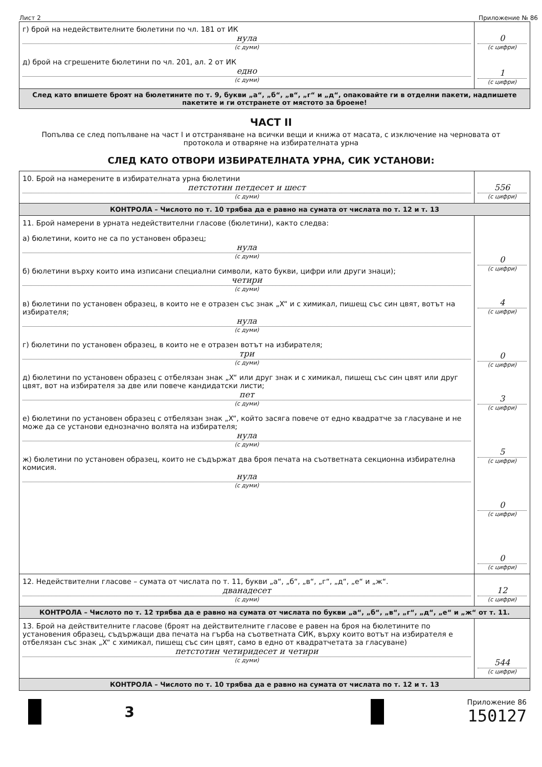Лист 2 Приложение № 86
| г) брой на недействителните бюлетини по чл. 181 от ИК нула (с думи) д) брой на сгрешените бюлетини по чл. 201, ал. 2 от ИК едно (с думи) | 0 (с цифри) 1 (с цифри) |
| След като впишете броят на бюлетините по т. 9, букви „а“, „б“, „в“, „г“ и „д“, опаковайте ги в отделни пакети, надпишете пакетите и ги отстранете от мястото за броене! | |
ЧАСТ II
Попълва се след попълване на част I и отстраняване на всички вещи и книжа от масата, с изключение на черновата от протокола и отваряне на избирателната урна
СЛЕД КАТО ОТВОРИ ИЗБИРАТЕЛНАТА УРНА, СИК УСТАНОВИ:
| 10. Брой на намерените в избирателната урна бюлетини петстотин петдесет и шест (с думи) | 556 (с цифри) |
| КОНТРОЛА – Числото по т. 10 трябва да е равно на сумата от числата по т. 12 и т. 13 | |
| 11. Брой намерени в урната недействителни гласове (бюлетини), както следва: а) бюлетини, които не са по установен образец; нула (с думи) б) бюлетини върху които има изписани специални символи, като букви, цифри или други знаци); четири (с думи) в) бюлетини по установен образец, в които не е отразен със знак „X“ и с химикал, пишещ със син цвят, вотът на избирателя; нула (с думи) г) бюлетини по установен образец, в които не е отразен вотът на избирателя; три (с думи) д) бюлетини по установен образец с отбелязан знак „X“ или друг знак и с химикал, пишещ със син цвят или друг цвят, вот на избирателя за две или повече кандидатски листи; пет (с думи) е) бюлетини по установен образец с отбелязан знак „X“, който засяга повече от едно квадратче за гласуване и не може да се установи еднозначно волята на избирателя; нула (с думи) ж) бюлетини по установен образец, които не съдържат два броя печата на съответната секционна избирателна комисия. нула (с думи) | 0 (с цифри) 4 (с цифри) 0 (с цифри) 3 (с цифри) 5 (с цифри) 0 (с цифри) 0 (с цифри) |
| 12. Недействителни гласове – сумата от числата по т. 11, букви „а“, „б“, „в“, „г“, „д“, „е“ и „ж“. дванадесет (с думи) | 12 (с цифри) |
| КОНТРОЛА – Числото по т. 12 трябва да е равно на сумата от числата по букви „а“, „б“, „в“, „г“, „д“, „е“ и „ж“ от т. 11. | |
| 13. Брой на действителните гласове (броят на действителните гласове е равен на броя на бюлетините по установения образец, съдържащи два печата на гърба на съответната СИК, върху които вотът на избирателя е отбелязан със знак „X“ с химикал, пишещ със син цвят, само в едно от квадратчетата за гласуване) петстотин четиридесет и четири (с думи) | 544 (с цифри) |
| КОНТРОЛА – Числото по т. 10 трябва да е равно на сумата от числата по т. 12 и т. 13 | |
3
Приложение 86
150127